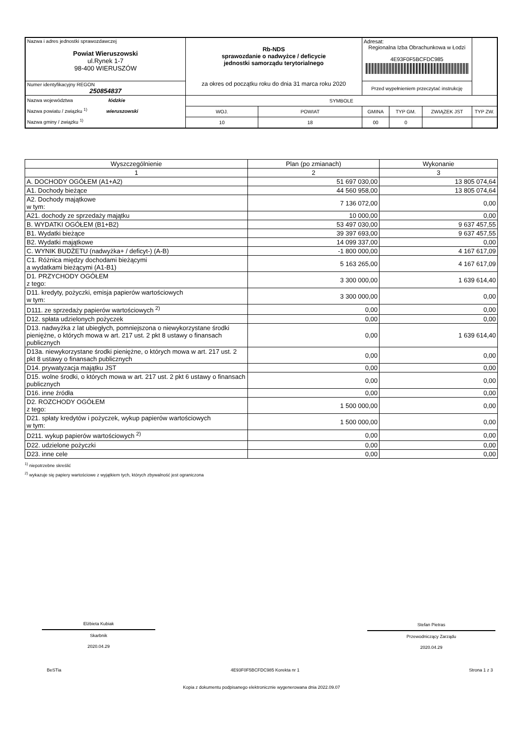| Nazwa i adres jednostki sprawozdawczej Powiat Wieruszowski ul.Rynek 1-7 98-400 WIERUSZÓW | Rb-NDS sprawozdanie o nadwyżce / deficycie jednostki samorządu terytorialnego za okres od początku roku do dnia 31 marca roku 2020 | | | Adresat: Regionalna Izba Obrachunkowa w Łodzi 4E93F0F5BCFDC985 | | | |
| Numer identyfikacyjny REGON 250854837 | | | | Przed wypełnieniem przeczytać instrukcję | | | |
| Nazwa województwa łódzkie Nazwa powiatu / związku <sup>1)</sup> wieruszowski Nazwa gminy / związku <sup>1)</sup> | | SYMBOLE | | | | | |
| | | WOJ. | POWIAT | GMINA | TYP GM. | ZWIĄZEK JST | TYP ZW. |
| | | 10 | 18 | 00 | 0 | | |
| Wyszczególnienie | Plan (po zmianach) | Wykonanie |
| --- | --- | --- |
| 1 | 2 | 3 |
| A. DOCHODY OGÓŁEM (A1+A2) | 51 697 030,00 | 13 805 074,64 |
| A1. Dochody bieżące | 44 560 958,00 | 13 805 074,64 |
| A2. Dochody majątkowe w tym: | 7 136 072,00 | 0,00 |
| A21. dochody ze sprzedaży majątku | 10 000,00 | 0,00 |
| B. WYDATKI OGÓŁEM (B1+B2) | 53 497 030,00 | 9 637 457,55 |
| B1. Wydatki bieżące | 39 397 693,00 | 9 637 457,55 |
| B2. Wydatki majątkowe | 14 099 337,00 | 0,00 |
| C. WYNIK BUDŻETU (nadwyżka+ / deficyt-) (A-B) | -1 800 000,00 | 4 167 617,09 |
| C1. Różnica między dochodami bieżącymi a wydatkami bieżącymi (A1-B1) | 5 163 265,00 | 4 167 617,09 |
| D1. PRZYCHODY OGÓŁEM z tego: | 3 300 000,00 | 1 639 614,40 |
| D11. kredyty, pożyczki, emisja papierów wartościowych w tym: | 3 300 000,00 | 0,00 |
| D111. ze sprzedaży papierów wartościowych <sup>2)</sup> | 0,00 | 0,00 |
| D12. spłata udzielonych pożyczek | 0,00 | 0,00 |
| D13. nadwyżka z lat ubiegłych, pomniejszona o niewykorzystane środki pieniężne, o których mowa w art. 217 ust. 2 pkt 8 ustawy o finansach publicznych | 0,00 | 1 639 614,40 |
| D13a. niewykorzystane środki pieniężne, o których mowa w art. 217 ust. 2 pkt 8 ustawy o finansach publicznych | 0,00 | 0,00 |
| D14. prywatyzacja majątku JST | 0,00 | 0,00 |
| D15. wolne środki, o których mowa w art. 217 ust. 2 pkt 6 ustawy o finansach publicznych | 0,00 | 0,00 |
| D16. inne źródła | 0,00 | 0,00 |
| D2. ROZCHODY OGÓŁEM z tego: | 1 500 000,00 | 0,00 |
| D21. spłaty kredytów i pożyczek, wykup papierów wartościowych w tym: | 1 500 000,00 | 0,00 |
| D211. wykup papierów wartościowych <sup>2)</sup> | 0,00 | 0,00 |
| D22. udzielone pożyczki | 0,00 | 0,00 |
| D23. inne cele | 0,00 | 0,00 |
<sup>1)</sup> niepotrzebne skreślić
<sup>2)</sup> wykazuje się papiery wartościowe z wyjątkiem tych, których zbywalność jest ograniczona
Elżbieta Kubiak
Skarbnik
2020.04.29
Stefan Pietras
Przewodniczący Zarządu
2020.04.29
BeSTia 4E93F0F5BCFDC985 Korekta nr 1 Strona 1 z 3
Kopia z dokumentu podpisanego elektronicznie wygenerowana dnia 2022.09.07